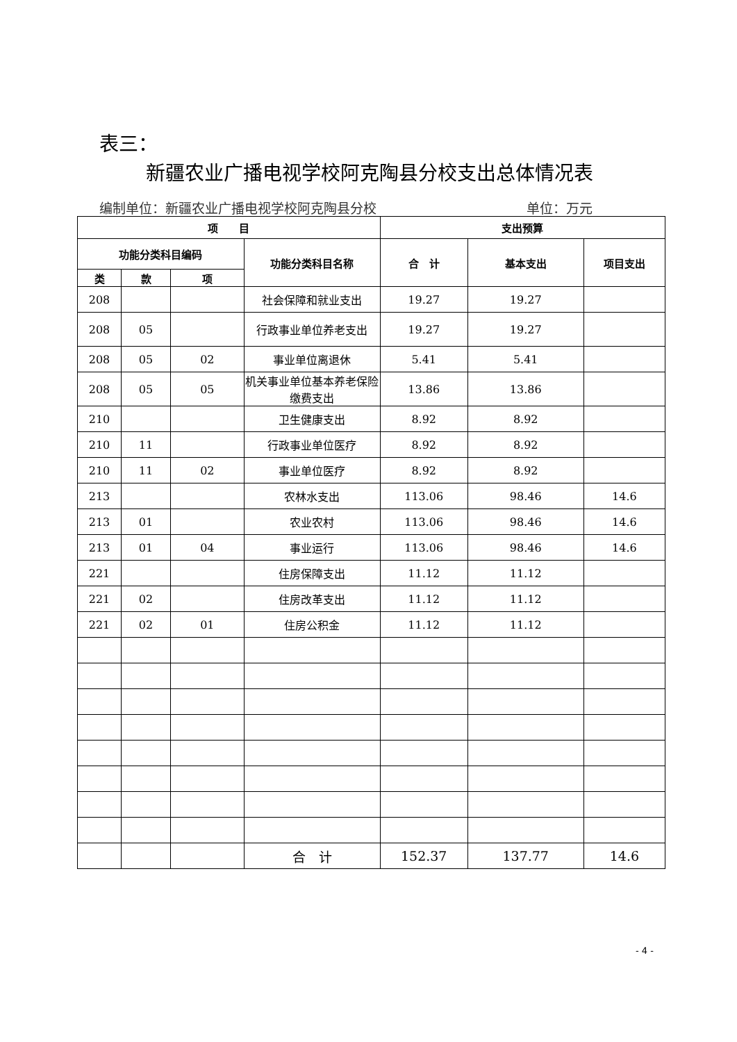表三：
新疆农业广播电视学校阿克陶县分校支出总体情况表
编制单位：新疆农业广播电视学校阿克陶县分校 单位：万元
| 项 目 | | | | 支出预算 | | |
| --- | --- | --- | --- | --- | --- | --- |
| 功能分类科目编码 | | | 功能分类科目名称 | 合 计 | 基本支出 | 项目支出 |
| 类 | 款 | 项 | | | | |
| 208 | | | 社会保障和就业支出 | 19.27 | 19.27 | |
| 208 | 05 | | 行政事业单位养老支出 | 19.27 | 19.27 | |
| 208 | 05 | 02 | 事业单位离退休 | 5.41 | 5.41 | |
| 208 | 05 | 05 | 机关事业单位基本养老保险缴费支出 | 13.86 | 13.86 | |
| 210 | | | 卫生健康支出 | 8.92 | 8.92 | |
| 210 | 11 | | 行政事业单位医疗 | 8.92 | 8.92 | |
| 210 | 11 | 02 | 事业单位医疗 | 8.92 | 8.92 | |
| 213 | | | 农林水支出 | 113.06 | 98.46 | 14.6 |
| 213 | 01 | | 农业农村 | 113.06 | 98.46 | 14.6 |
| 213 | 01 | 04 | 事业运行 | 113.06 | 98.46 | 14.6 |
| 221 | | | 住房保障支出 | 11.12 | 11.12 | |
| 221 | 02 | | 住房改革支出 | 11.12 | 11.12 | |
| 221 | 02 | 01 | 住房公积金 | 11.12 | 11.12 | |
| | | | 合 计 | 152.37 | 137.77 | 14.6 |
- 4 -